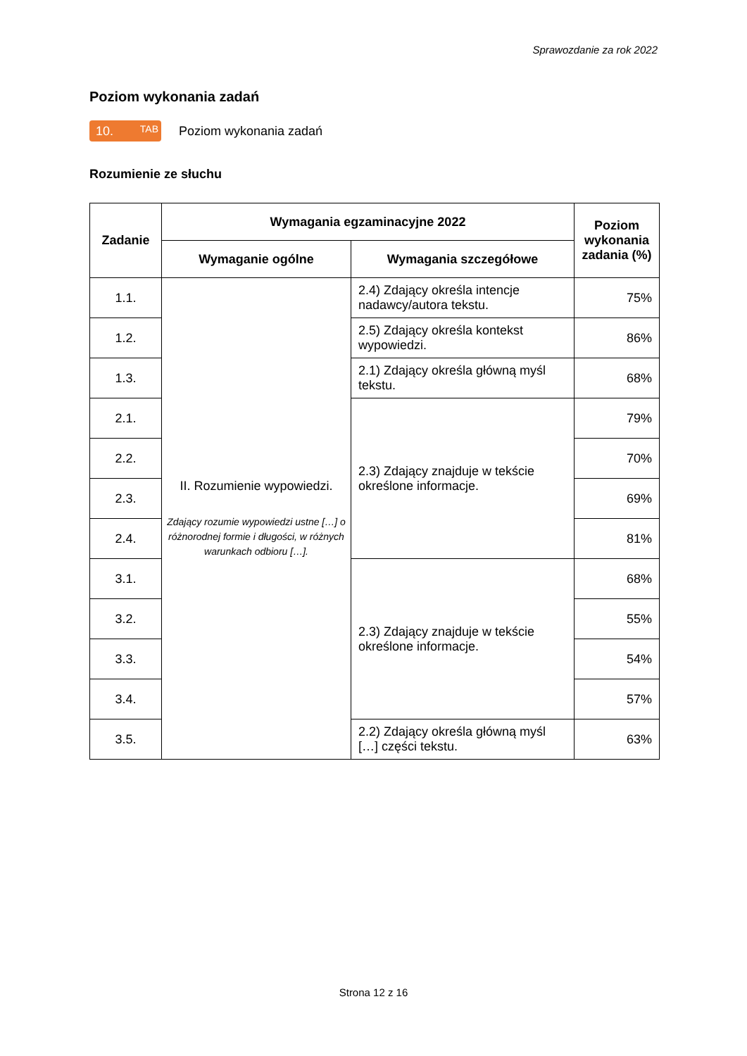Sprawozdanie za rok 2022
Poziom wykonania zadań
10. TAB
Poziom wykonania zadań
Rozumienie ze słuchu
| Zadanie | Wymagania egzaminacyjne 2022 | | Poziom wykonania zadania (%) |
| --- | --- | --- | --- |
| | Wymaganie ogólne | Wymagania szczegółowe | |
| 1.1. | II. Rozumienie wypowiedzi. Zdający rozumie wypowiedzi ustne […] o różnorodnej formie i długości, w różnych warunkach odbioru […]. | 2.4) Zdający określa intencje nadawcy/autora tekstu. | 75% |
| 1.2. | | 2.5) Zdający określa kontekst wypowiedzi. | 86% |
| 1.3. | | 2.1) Zdający określa główną myśl tekstu. | 68% |
| 2.1. | | 2.3) Zdający znajduje w tekście określone informacje. | 79% |
| 2.2. | | | 70% |
| 2.3. | | | 69% |
| 2.4. | | | 81% |
| 3.1. | | 2.3) Zdający znajduje w tekście określone informacje. | 68% |
| 3.2. | | | 55% |
| 3.3. | | | 54% |
| 3.4. | | | 57% |
| 3.5. | | 2.2) Zdający określa główną myśl […] części tekstu. | 63% |
Strona 12 z 16